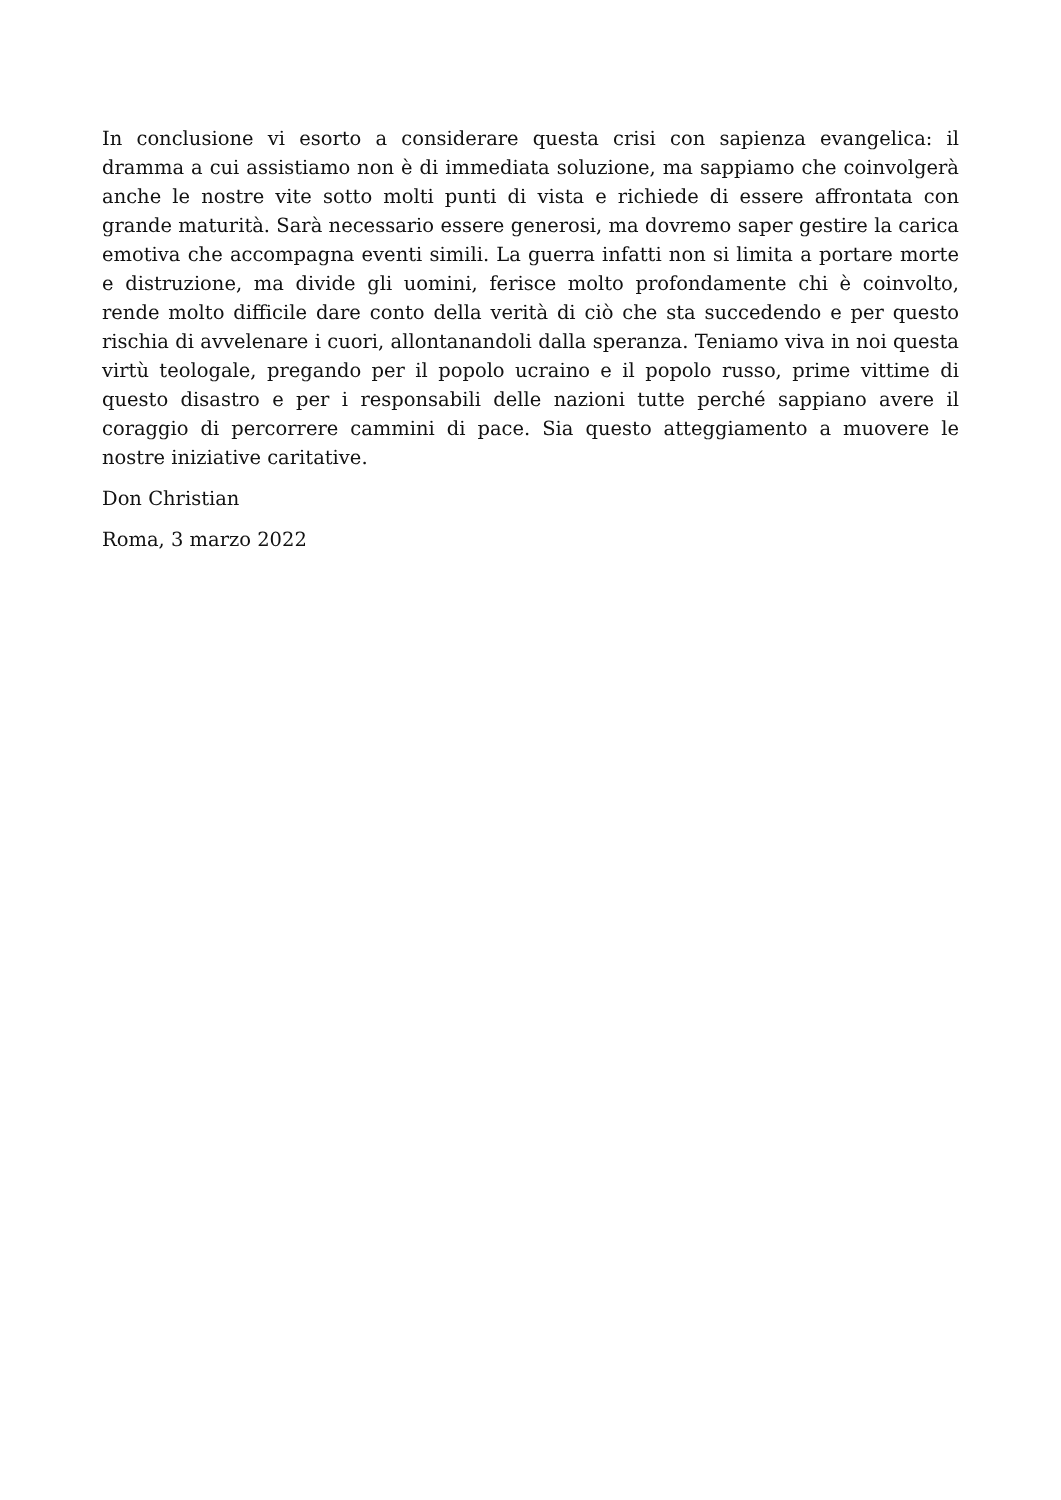In conclusione vi esorto a considerare questa crisi con sapienza evangelica: il dramma a cui assistiamo non è di immediata soluzione, ma sappiamo che coinvolgerà anche le nostre vite sotto molti punti di vista e richiede di essere affrontata con grande maturità. Sarà necessario essere generosi, ma dovremo saper gestire la carica emotiva che accompagna eventi simili. La guerra infatti non si limita a portare morte e distruzione, ma divide gli uomini, ferisce molto profondamente chi è coinvolto, rende molto difficile dare conto della verità di ciò che sta succedendo e per questo rischia di avvelenare i cuori, allontanandoli dalla speranza. Teniamo viva in noi questa virtù teologale, pregando per il popolo ucraino e il popolo russo, prime vittime di questo disastro e per i responsabili delle nazioni tutte perché sappiano avere il coraggio di percorrere cammini di pace. Sia questo atteggiamento a muovere le nostre iniziative caritative.
Don Christian
Roma, 3 marzo 2022